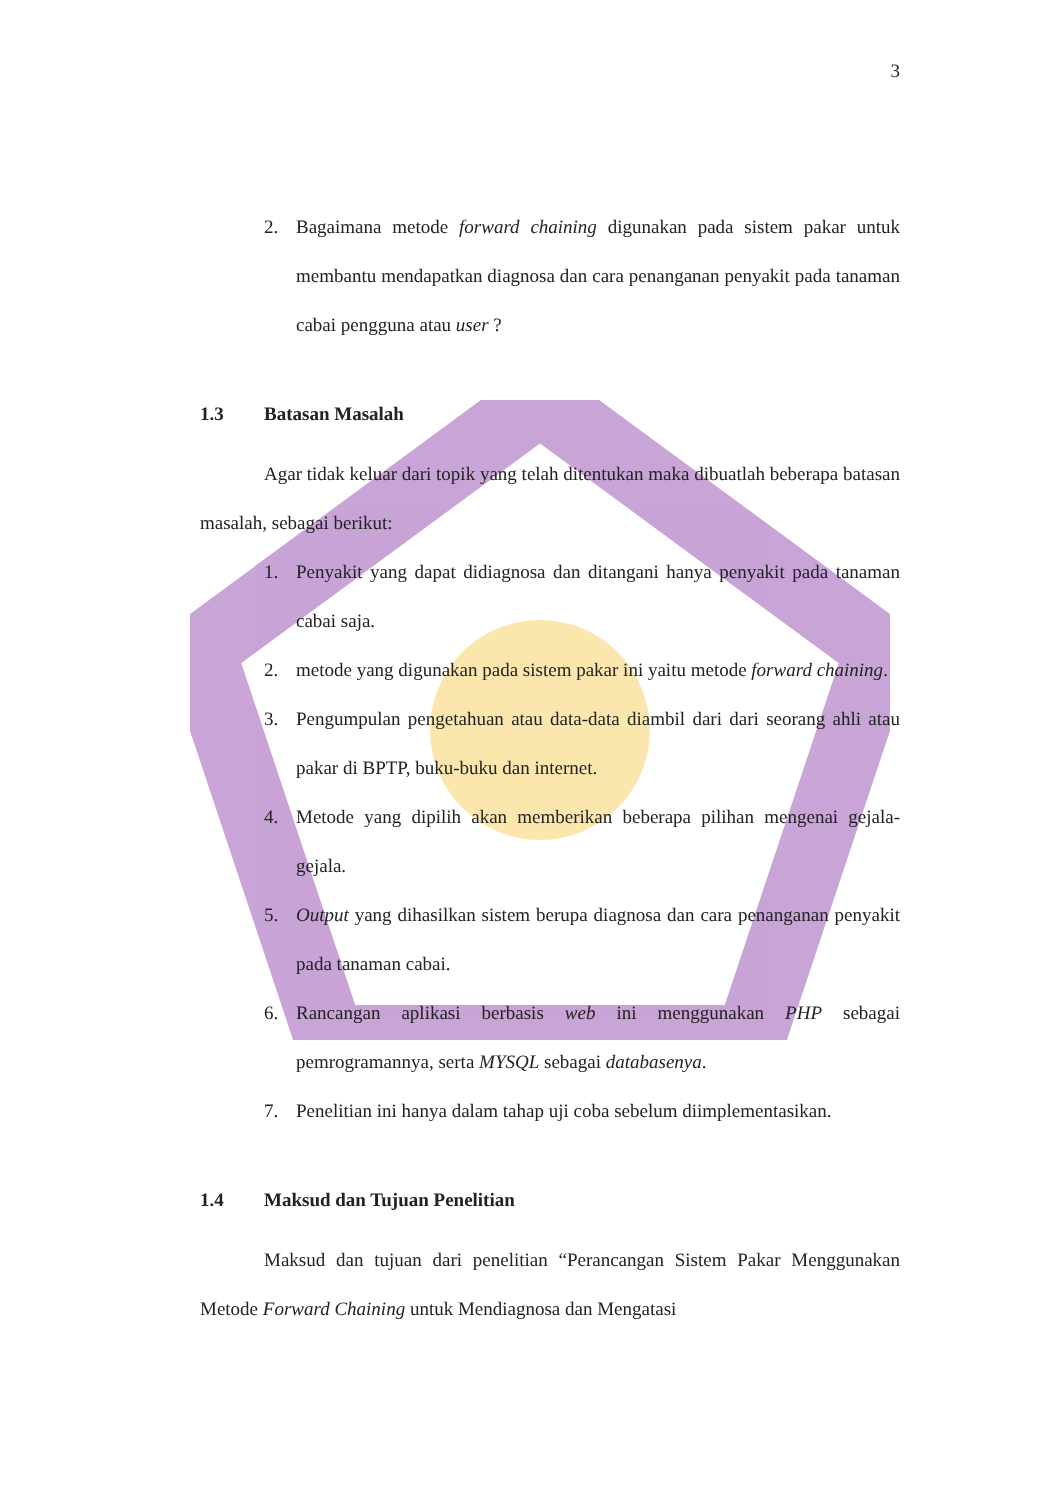3
2. Bagaimana metode forward chaining digunakan pada sistem pakar untuk membantu mendapatkan diagnosa dan cara penanganan penyakit pada tanaman cabai pengguna atau user ?
1.3 Batasan Masalah
Agar tidak keluar dari topik yang telah ditentukan maka dibuatlah beberapa batasan masalah, sebagai berikut:
1. Penyakit yang dapat didiagnosa dan ditangani hanya penyakit pada tanaman cabai saja.
2. metode yang digunakan pada sistem pakar ini yaitu metode forward chaining.
3. Pengumpulan pengetahuan atau data-data diambil dari dari seorang ahli atau pakar di BPTP, buku-buku dan internet.
4. Metode yang dipilih akan memberikan beberapa pilihan mengenai gejala-gejala.
5. Output yang dihasilkan sistem berupa diagnosa dan cara penanganan penyakit pada tanaman cabai.
6. Rancangan aplikasi berbasis web ini menggunakan PHP sebagai pemrogramannya, serta MYSQL sebagai databasenya.
7. Penelitian ini hanya dalam tahap uji coba sebelum diimplementasikan.
1.4 Maksud dan Tujuan Penelitian
Maksud dan tujuan dari penelitian “Perancangan Sistem Pakar Menggunakan Metode Forward Chaining untuk Mendiagnosa dan Mengatasi